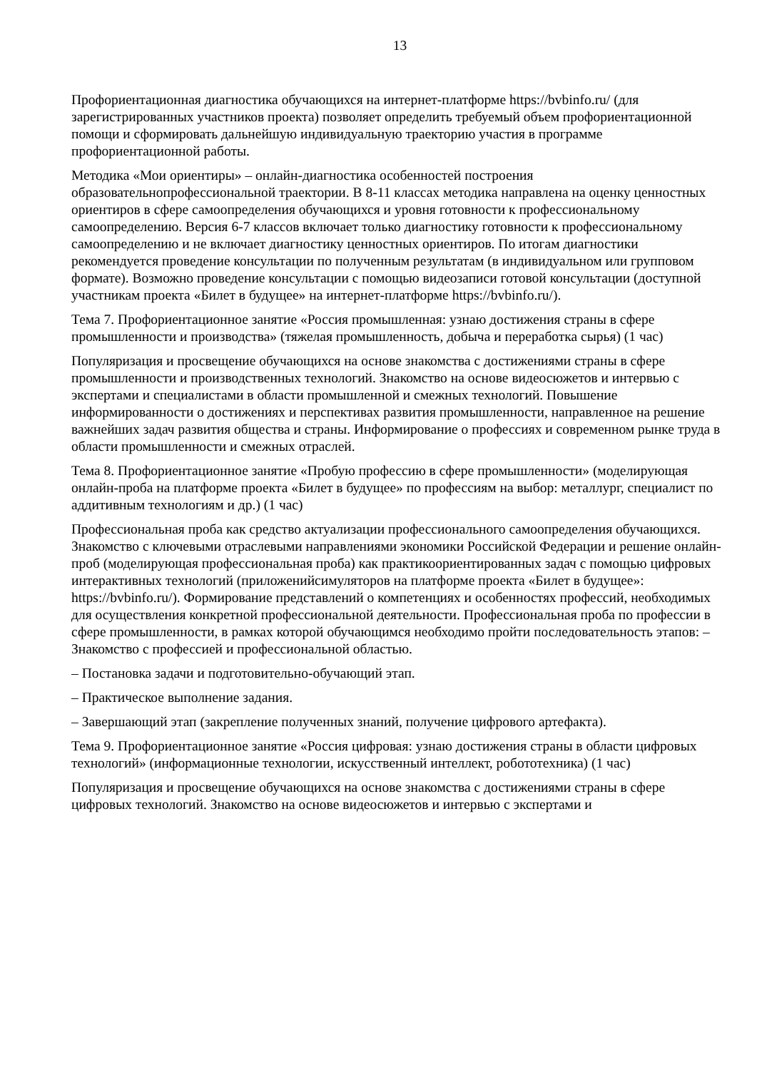13
Профориентационная диагностика обучающихся на интернет-платформе https://bvbinfo.ru/ (для зарегистрированных участников проекта) позволяет определить требуемый объем профориентационной помощи и сформировать дальнейшую индивидуальную траекторию участия в программе профориентационной работы.
Методика «Мои ориентиры» – онлайн-диагностика особенностей построения образовательнопрофессиональной траектории. В 8-11 классах методика направлена на оценку ценностных ориентиров в сфере самоопределения обучающихся и уровня готовности к профессиональному самоопределению. Версия 6-7 классов включает только диагностику готовности к профессиональному самоопределению и не включает диагностику ценностных ориентиров. По итогам диагностики рекомендуется проведение консультации по полученным результатам (в индивидуальном или групповом формате). Возможно проведение консультации с помощью видеозаписи готовой консультации (доступной участникам проекта «Билет в будущее» на интернет-платформе https://bvbinfo.ru/).
Тема 7. Профориентационное занятие «Россия промышленная: узнаю достижения страны в сфере промышленности и производства» (тяжелая промышленность, добыча и переработка сырья) (1 час)
Популяризация и просвещение обучающихся на основе знакомства с достижениями страны в сфере промышленности и производственных технологий. Знакомство на основе видеосюжетов и интервью с экспертами и специалистами в области промышленной и смежных технологий. Повышение информированности о достижениях и перспективах развития промышленности, направленное на решение важнейших задач развития общества и страны. Информирование о профессиях и современном рынке труда в области промышленности и смежных отраслей.
Тема 8. Профориентационное занятие «Пробую профессию в сфере промышленности» (моделирующая онлайн-проба на платформе проекта «Билет в будущее» по профессиям на выбор: металлург, специалист по аддитивным технологиям и др.) (1 час)
Профессиональная проба как средство актуализации профессионального самоопределения обучающихся. Знакомство с ключевыми отраслевыми направлениями экономики Российской Федерации и решение онлайн-проб (моделирующая профессиональная проба) как практикоориентированных задач с помощью цифровых интерактивных технологий (приложенийсимуляторов на платформе проекта «Билет в будущее»: https://bvbinfo.ru/). Формирование представлений о компетенциях и особенностях профессий, необходимых для осуществления конкретной профессиональной деятельности. Профессиональная проба по профессии в сфере промышленности, в рамках которой обучающимся необходимо пройти последовательность этапов: – Знакомство с профессией и профессиональной областью.
– Постановка задачи и подготовительно-обучающий этап.
– Практическое выполнение задания.
– Завершающий этап (закрепление полученных знаний, получение цифрового артефакта).
Тема 9. Профориентационное занятие «Россия цифровая: узнаю достижения страны в области цифровых технологий» (информационные технологии, искусственный интеллект, робототехника) (1 час)
Популяризация и просвещение обучающихся на основе знакомства с достижениями страны в сфере цифровых технологий. Знакомство на основе видеосюжетов и интервью с экспертами и